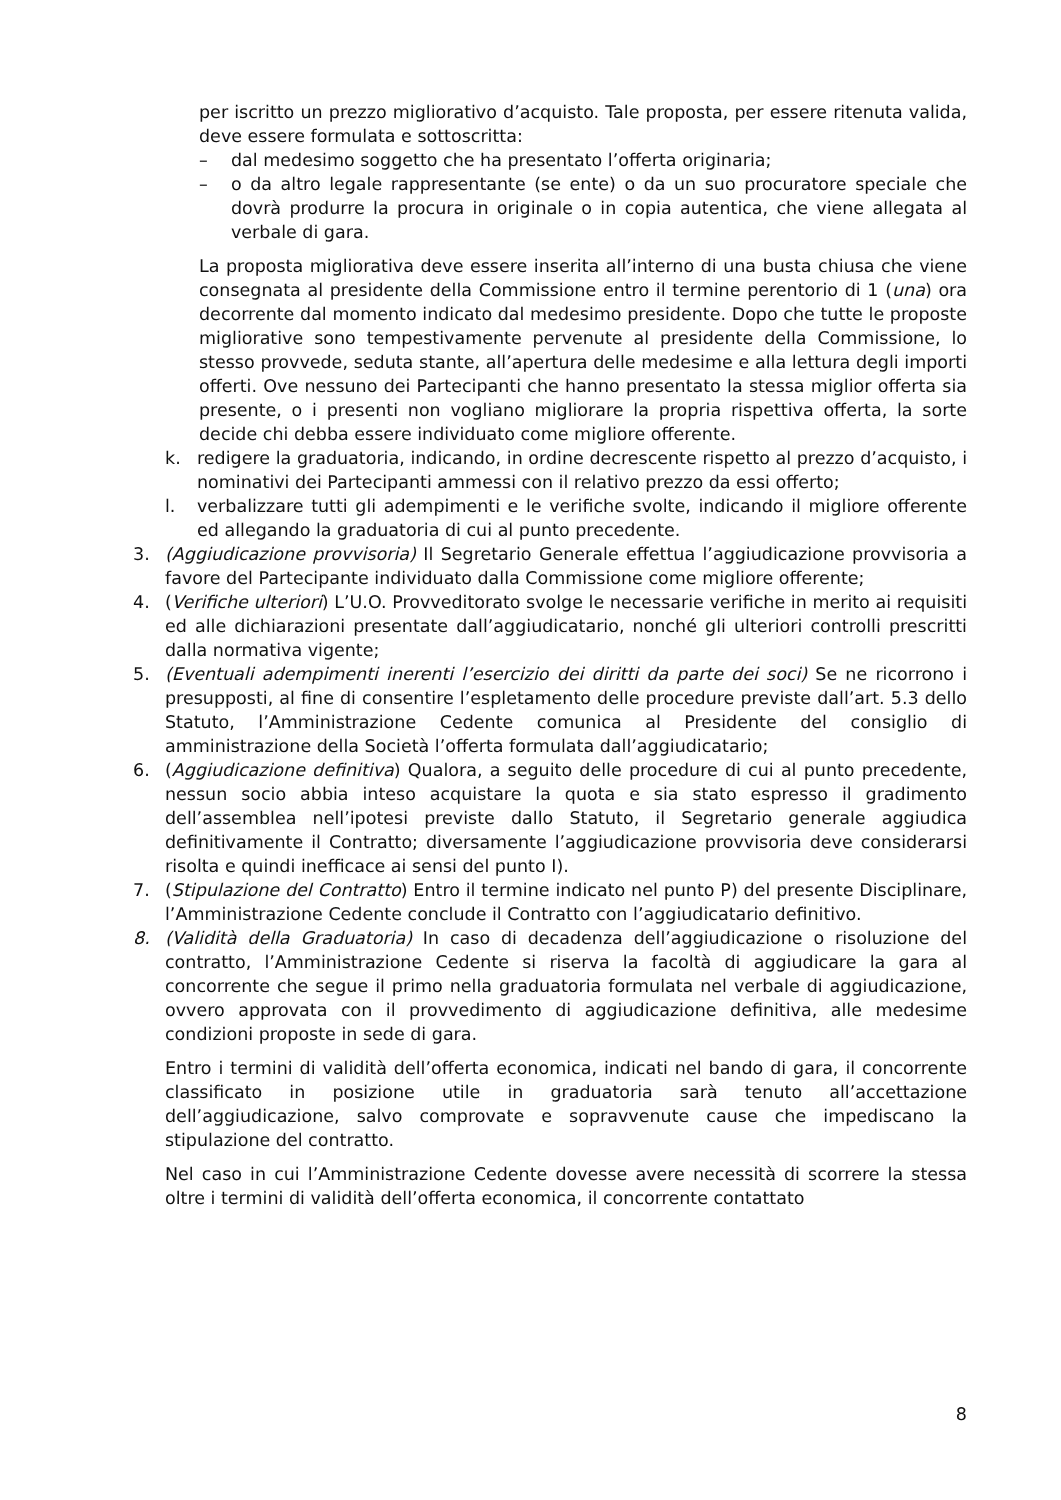per iscritto un prezzo migliorativo d’acquisto. Tale proposta, per essere ritenuta valida, deve essere formulata e sottoscritta:
– dal medesimo soggetto che ha presentato l’offerta originaria;
– o da altro legale rappresentante (se ente) o da un suo procuratore speciale che dovrà produrre la procura in originale o in copia autentica, che viene allegata al verbale di gara.
La proposta migliorativa deve essere inserita all’interno di una busta chiusa che viene consegnata al presidente della Commissione entro il termine perentorio di 1 (una) ora decorrente dal momento indicato dal medesimo presidente. Dopo che tutte le proposte migliorative sono tempestivamente pervenute al presidente della Commissione, lo stesso provvede, seduta stante, all’apertura delle medesime e alla lettura degli importi offerti. Ove nessuno dei Partecipanti che hanno presentato la stessa miglior offerta sia presente, o i presenti non vogliano migliorare la propria rispettiva offerta, la sorte decide chi debba essere individuato come migliore offerente.
k. redigere la graduatoria, indicando, in ordine decrescente rispetto al prezzo d’acquisto, i nominativi dei Partecipanti ammessi con il relativo prezzo da essi offerto;
l. verbalizzare tutti gli adempimenti e le verifiche svolte, indicando il migliore offerente ed allegando la graduatoria di cui al punto precedente.
3. (Aggiudicazione provvisoria) Il Segretario Generale effettua l’aggiudicazione provvisoria a favore del Partecipante individuato dalla Commissione come migliore offerente;
4. (Verifiche ulteriori) L’U.O. Provveditorato svolge le necessarie verifiche in merito ai requisiti ed alle dichiarazioni presentate dall’aggiudicatario, nonché gli ulteriori controlli prescritti dalla normativa vigente;
5. (Eventuali adempimenti inerenti l’esercizio dei diritti da parte dei soci) Se ne ricorrono i presupposti, al fine di consentire l’espletamento delle procedure previste dall’art. 5.3 dello Statuto, l’Amministrazione Cedente comunica al Presidente del consiglio di amministrazione della Società l’offerta formulata dall’aggiudicatario;
6. (Aggiudicazione definitiva) Qualora, a seguito delle procedure di cui al punto precedente, nessun socio abbia inteso acquistare la quota e sia stato espresso il gradimento dell’assemblea nell’ipotesi previste dallo Statuto, il Segretario generale aggiudica definitivamente il Contratto; diversamente l’aggiudicazione provvisoria deve considerarsi risolta e quindi inefficace ai sensi del punto I).
7. (Stipulazione del Contratto) Entro il termine indicato nel punto P) del presente Disciplinare, l’Amministrazione Cedente conclude il Contratto con l’aggiudicatario definitivo.
8. (Validità della Graduatoria) In caso di decadenza dell’aggiudicazione o risoluzione del contratto, l’Amministrazione Cedente si riserva la facoltà di aggiudicare la gara al concorrente che segue il primo nella graduatoria formulata nel verbale di aggiudicazione, ovvero approvata con il provvedimento di aggiudicazione definitiva, alle medesime condizioni proposte in sede di gara.
Entro i termini di validità dell’offerta economica, indicati nel bando di gara, il concorrente classificato in posizione utile in graduatoria sarà tenuto all’accettazione dell’aggiudicazione, salvo comprovate e sopravvenute cause che impediscano la stipulazione del contratto.
Nel caso in cui l’Amministrazione Cedente dovesse avere necessità di scorrere la stessa oltre i termini di validità dell’offerta economica, il concorrente contattato
8